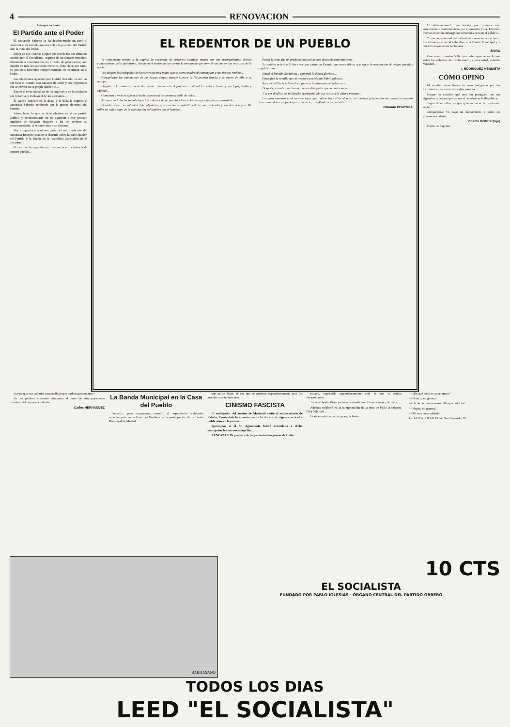4 RENOVACION
Interpretaciones
El Partido ante el Poder
El camarada Salcedo se ha desconcertado un poco al contestar a mi artículo anterior sobre la posición del Partido ante la toma del Poder.
Decía yo que «vamos a optar por uno de los dos términos catados por el Socialismo, seguido de un fracaso rotundo»; afirmando a continuación mi criterio de penetración, aun cuando no más sea abriendo reductos. Está clara, por tanto, mi posición, favorable categóricamente, de continuar en el Poder...
Las objeciones opuestas por Ovidio Salcedo, si son las que todo el mundo está cansado de saber y son objeciones que se clavan en su propia dialéctica...
Repito el error socialista de los ingleses y de los italianos por cobardía, y excluyo el de los alemanes...
El pánico consiste en la duda, y la duda la expresa el camarada Salcedo, temiendo por la pureza doctrinal del Partido.
Ahora bien: lo que se debe plantear es si un partido político y revolucionario ha de aguardar a ese proceso empírico de desgaste burgués o ha de acelerar su descomposición. O se interviene o se abstiene.
Voy a reproducir aquí una parte del voto particular del camarada Besteiro cuando se discutió sobre la participación del Partido y la Unión en la Asamblea Consultiva de la dictadura...
El caso se ha repetido con frecuencia en la historia de nuestro pueblo...
EL REDENTOR DE UN PUEBLO
Va lentamente rumbo a la capital la caravana de arrieros; cánticos mozos son sus acompañantes, franca camaradería, bello optimismo; llevan en el vientre de los carros la mercancía que sirve de alcoba en las negruras de la noche.
Van alegres los huéspedes de la caravana: una mujer que se siente madre al contemplar a sus tiernos retoños...
Consuélanse los caminantes de las largas etapas porque sienten la Naturaleza bravía y se sirven de ella a su antojo...
Llegada a la ciudad y nueva desilusión: ¡ha muerto el protector soñado! La señora Juana y sus hijos, Pablo y Manuel...
Comienza a vivir la época de luchas dentro del conventual asilo de niños...
Así nace en la lucha social el que fué redentor de un pueblo, el santo laico cuya vida fué un apostolado...
Deseaba saber; su voluntad dijo: «Quiero», y el cerebro se asimiló todo lo que pretendía y lograba descifrar. De taller en taller, supo de la explotación del hombre por el hombre...
Pablo Iglesias fué un producto natural de una época de romanticismo...
Su sentido práctico le hace ver que existe en España una masa difusa que sigue la orientación de viejos partidos republicanos...
Nació el Partido Socialista y comenzó la época gloriosa...
Fructificó la semilla que derramara por el país Pablo Iglesias...
Así vivió el Partido Socialista frente a la calumnia del adversario...
Después, una obra realizada, nuevos discípulos que la continuaron...
Y al ver desfilar las multitudes acompañando sus restos a la última morada...
La masa inmensa cual enorme tapiz que cubría las calles al paso del cortejo fúnebre lloraba como testimonio sincero del dolor profundo por su muerte; ... «¡Proletarios, uníos!»
Cándido PEDROSA
La Internacional, que tocaba por primera vez, armonizada e instrumentada por el maestro Villa. Emoción intensa emoción embargó los corazones de todo el público...
Y cuando, terminado el festival, aún resuenan en el teatro los vibrantes vivas al «abuelo», a la Banda Municipal y a nuestros organismos nacionales...
ENVIO
Para usted, maestro Villa, que sabe apreciar en lo que valen los aplausos del proletariado, y para usted, señorita Vilardell...
I. RODRIGUEZ MENDIETA
CÓMO OPINO
Al escribir estas líneas lo hago indignado por los luctuosos sucesos ocurridos días pasados...
Porque no concibo qué otro fin persiguen con sus algaradas callejeras que no sea el de sabotear la República...
Según dicen ellos, es que quieren hacer la revolución social...
Compañeros: Yo hago un llamamiento a todos los jóvenes socialistas...
Vicente GOMEZ (hijo)
Puerto de Sagunto.
en éste que en cualquier caso análogo que pudiera presentarse.»
En una palabra, creyendo interpretar el punto de vista puramente ortodoxo del camarada Salcedo...
Carlos HERNANDEZ
La Banda Municipal en la Casa del Pueblo
Sencillo, pero imponente, resultó el espectáculo celebrado recientemente en la Casa del Pueblo con la participación de la Banda Municipal de Madrid...
que no se finge, de esa que se produce espontáneamente ante los grandes acontecimientos...
CINISMO FASCISTA
El embajador del asesino de Matteotti visitó al subsecretario de Estado, llamándole la atención sobre la dureza de algunos artículos publicados en la prensa...
Ignoramos si el Sr. Agramonte habrá recordado a dicho embajador los inicuos atropellos...
RENOVACION protesta de las protestas burguesas de Italia...
tariado, expresado espontáneamente ante lo que se estaba desarrollando.
Tocó la Banda Municipal una obra sublime: El amor brujo, de Falla...
Además colaboró en la interpretación de la obra de Falla la señorita Pilar Vilardell...
Grata e inolvidable fué, pues, la fiesta...
—¿De qué color es aquel muro?
—Blanco, mi general.
—He dicho que es negro. ¿De qué color es?
—Negro, mi general.
—Tú eres buen soldado.
GRÁFICA SOCIALISTA: San Bernardo, 92.
BARDASANO
10 CTS
EL SOCIALISTA
FUNDADO POR PABLO IGLESIAS · ÓRGANO CENTRAL DEL PARTIDO OBRERO
TODOS LOS DIAS
LEED "EL SOCIALISTA"